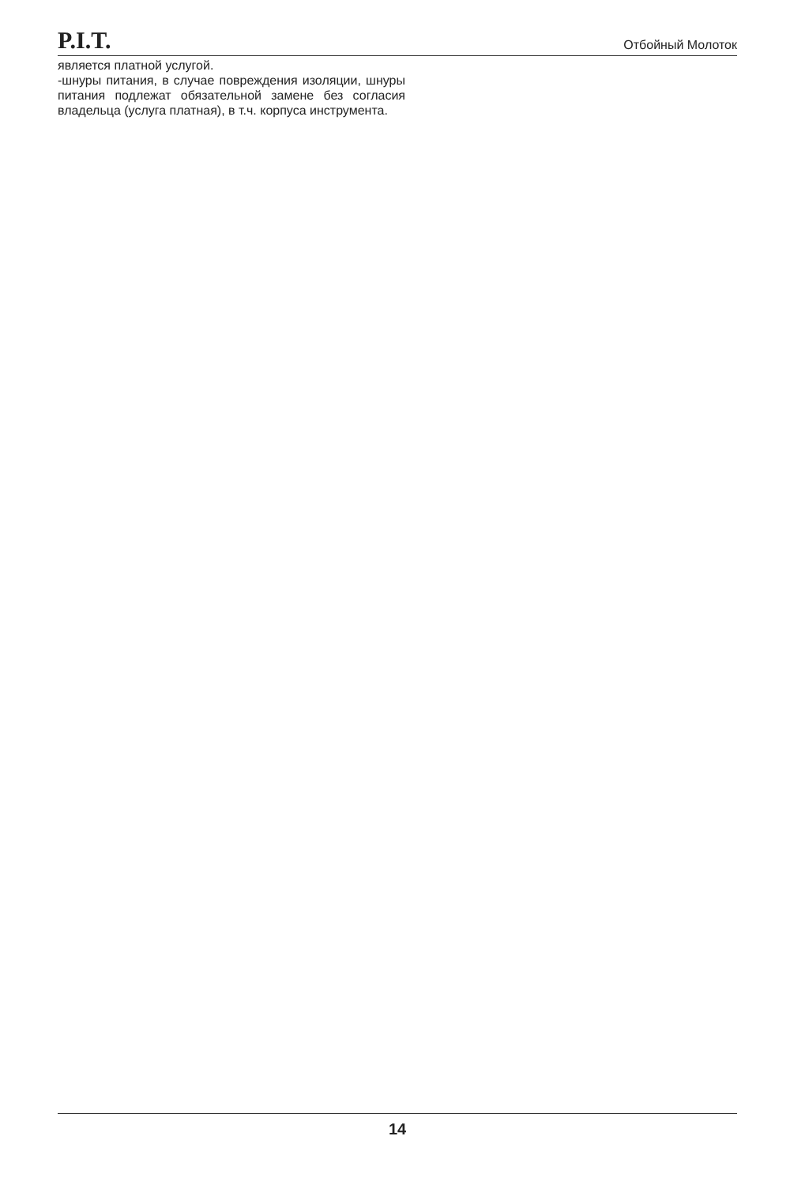P.I.T. Отбойный Молоток
является платной услугой.
-шнуры питания, в случае повреждения изоляции, шнуры питания подлежат обязательной замене без согласия владельца (услуга платная), в т.ч. корпуса инструмента.
14